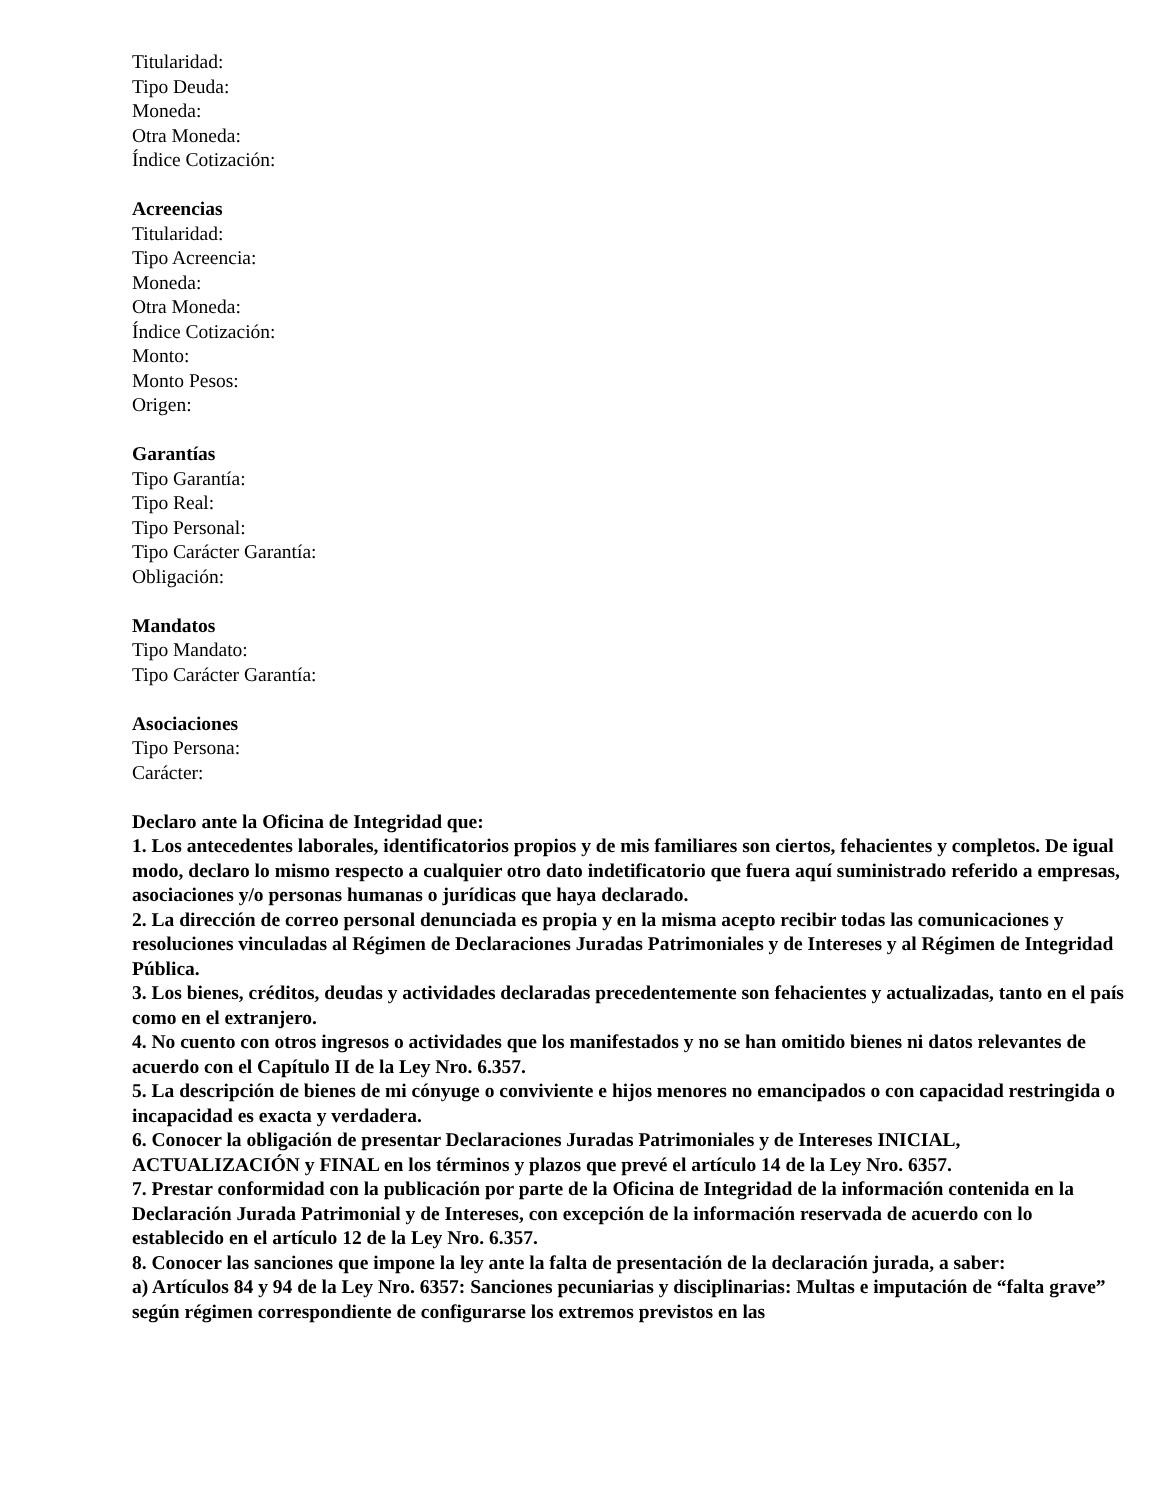Titularidad:
Tipo Deuda:
Moneda:
Otra Moneda:
Índice Cotización:
Acreencias
Titularidad:
Tipo Acreencia:
Moneda:
Otra Moneda:
Índice Cotización:
Monto:
Monto Pesos:
Origen:
Garantías
Tipo Garantía:
Tipo Real:
Tipo Personal:
Tipo Carácter Garantía:
Obligación:
Mandatos
Tipo Mandato:
Tipo Carácter Garantía:
Asociaciones
Tipo Persona:
Carácter:
Declaro ante la Oficina de Integridad que:
1. Los antecedentes laborales, identificatorios propios y de mis familiares son ciertos, fehacientes y completos. De igual modo, declaro lo mismo respecto a cualquier otro dato indetificatorio que fuera aquí suministrado referido a empresas, asociaciones y/o personas humanas o jurídicas que haya declarado.
2. La dirección de correo personal denunciada es propia y en la misma acepto recibir todas las comunicaciones y resoluciones vinculadas al Régimen de Declaraciones Juradas Patrimoniales y de Intereses y al Régimen de Integridad Pública.
3. Los bienes, créditos, deudas y actividades declaradas precedentemente son fehacientes y actualizadas, tanto en el país como en el extranjero.
4. No cuento con otros ingresos o actividades que los manifestados y no se han omitido bienes ni datos relevantes de acuerdo con el Capítulo II de la Ley Nro. 6.357.
5. La descripción de bienes de mi cónyuge o conviviente e hijos menores no emancipados o con capacidad restringida o incapacidad es exacta y verdadera.
6. Conocer la obligación de presentar Declaraciones Juradas Patrimoniales y de Intereses INICIAL, ACTUALIZACIÓN y FINAL en los términos y plazos que prevé el artículo 14 de la Ley Nro. 6357.
7. Prestar conformidad con la publicación por parte de la Oficina de Integridad de la información contenida en la Declaración Jurada Patrimonial y de Intereses, con excepción de la información reservada de acuerdo con lo establecido en el artículo 12 de la Ley Nro. 6.357.
8. Conocer las sanciones que impone la ley ante la falta de presentación de la declaración jurada, a saber:
a) Artículos 84 y 94 de la Ley Nro. 6357: Sanciones pecuniarias y disciplinarias: Multas e imputación de “falta grave” según régimen correspondiente de configurarse los extremos previstos en las